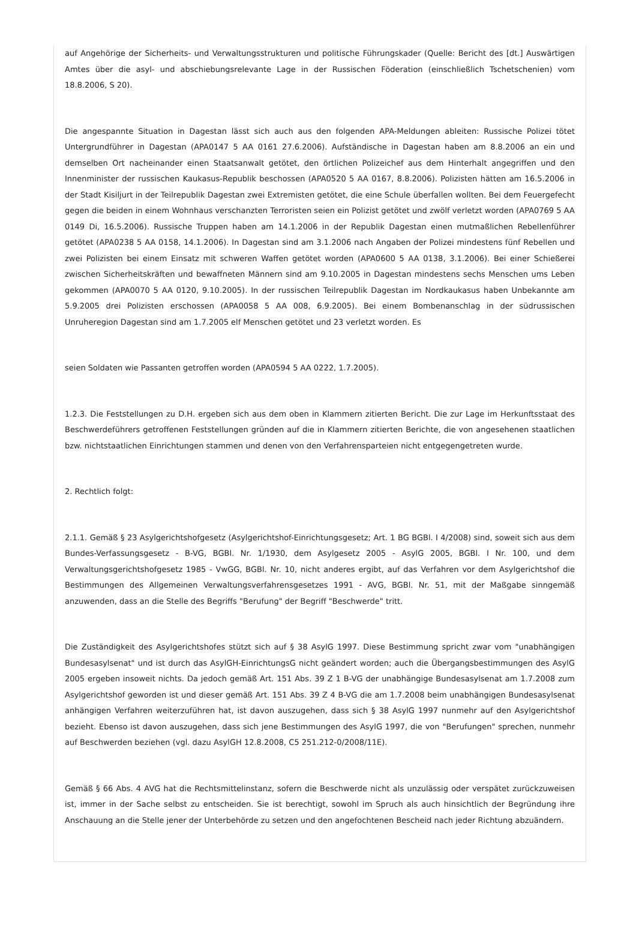auf Angehörige der Sicherheits- und Verwaltungsstrukturen und politische Führungskader (Quelle: Bericht des [dt.] Auswärtigen Amtes über die asyl- und abschiebungsrelevante Lage in der Russischen Föderation (einschließlich Tschetschenien) vom 18.8.2006, S 20).
Die angespannte Situation in Dagestan lässt sich auch aus den folgenden APA-Meldungen ableiten: Russische Polizei tötet Untergrundführer in Dagestan (APA0147 5 AA 0161 27.6.2006). Aufständische in Dagestan haben am 8.8.2006 an ein und demselben Ort nacheinander einen Staatsanwalt getötet, den örtlichen Polizeichef aus dem Hinterhalt angegriffen und den Innenminister der russischen Kaukasus-Republik beschossen (APA0520 5 AA 0167, 8.8.2006). Polizisten hätten am 16.5.2006 in der Stadt Kisiljurt in der Teilrepublik Dagestan zwei Extremisten getötet, die eine Schule überfallen wollten. Bei dem Feuergefecht gegen die beiden in einem Wohnhaus verschanzten Terroristen seien ein Polizist getötet und zwölf verletzt worden (APA0769 5 AA 0149 Di, 16.5.2006). Russische Truppen haben am 14.1.2006 in der Republik Dagestan einen mutmaßlichen Rebellenführer getötet (APA0238 5 AA 0158, 14.1.2006). In Dagestan sind am 3.1.2006 nach Angaben der Polizei mindestens fünf Rebellen und zwei Polizisten bei einem Einsatz mit schweren Waffen getötet worden (APA0600 5 AA 0138, 3.1.2006). Bei einer Schießerei zwischen Sicherheitskräften und bewaffneten Männern sind am 9.10.2005 in Dagestan mindestens sechs Menschen ums Leben gekommen (APA0070 5 AA 0120, 9.10.2005). In der russischen Teilrepublik Dagestan im Nordkaukasus haben Unbekannte am 5.9.2005 drei Polizisten erschossen (APA0058 5 AA 008, 6.9.2005). Bei einem Bombenanschlag in der südrussischen Unruheregion Dagestan sind am 1.7.2005 elf Menschen getötet und 23 verletzt worden. Es
seien Soldaten wie Passanten getroffen worden (APA0594 5 AA 0222, 1.7.2005).
1.2.3. Die Feststellungen zu D.H. ergeben sich aus dem oben in Klammern zitierten Bericht. Die zur Lage im Herkunftsstaat des Beschwerdeführers getroffenen Feststellungen gründen auf die in Klammern zitierten Berichte, die von angesehenen staatlichen bzw. nichtstaatlichen Einrichtungen stammen und denen von den Verfahrensparteien nicht entgegengetreten wurde.
2. Rechtlich folgt:
2.1.1. Gemäß § 23 Asylgerichtshofgesetz (Asylgerichtshof-Einrichtungsgesetz; Art. 1 BG BGBl. I 4/2008) sind, soweit sich aus dem Bundes-Verfassungsgesetz - B-VG, BGBl. Nr. 1/1930, dem Asylgesetz 2005 - AsylG 2005, BGBl. I Nr. 100, und dem Verwaltungsgerichtshofgesetz 1985 - VwGG, BGBl. Nr. 10, nicht anderes ergibt, auf das Verfahren vor dem Asylgerichtshof die Bestimmungen des Allgemeinen Verwaltungsverfahrensgesetzes 1991 - AVG, BGBl. Nr. 51, mit der Maßgabe sinngemäß anzuwenden, dass an die Stelle des Begriffs "Berufung" der Begriff "Beschwerde" tritt.
Die Zuständigkeit des Asylgerichtshofes stützt sich auf § 38 AsylG 1997. Diese Bestimmung spricht zwar vom "unabhängigen Bundesasylsenat" und ist durch das AsylGH-EinrichtungsG nicht geändert worden; auch die Übergangsbestimmungen des AsylG 2005 ergeben insoweit nichts. Da jedoch gemäß Art. 151 Abs. 39 Z 1 B-VG der unabhängige Bundesasylsenat am 1.7.2008 zum Asylgerichtshof geworden ist und dieser gemäß Art. 151 Abs. 39 Z 4 B-VG die am 1.7.2008 beim unabhängigen Bundesasylsenat anhängigen Verfahren weiterzuführen hat, ist davon auszugehen, dass sich § 38 AsylG 1997 nunmehr auf den Asylgerichtshof bezieht. Ebenso ist davon auszugehen, dass sich jene Bestimmungen des AsylG 1997, die von "Berufungen" sprechen, nunmehr auf Beschwerden beziehen (vgl. dazu AsylGH 12.8.2008, C5 251.212-0/2008/11E).
Gemäß § 66 Abs. 4 AVG hat die Rechtsmittelinstanz, sofern die Beschwerde nicht als unzulässig oder verspätet zurückzuweisen ist, immer in der Sache selbst zu entscheiden. Sie ist berechtigt, sowohl im Spruch als auch hinsichtlich der Begründung ihre Anschauung an die Stelle jener der Unterbehörde zu setzen und den angefochtenen Bescheid nach jeder Richtung abzuändern.